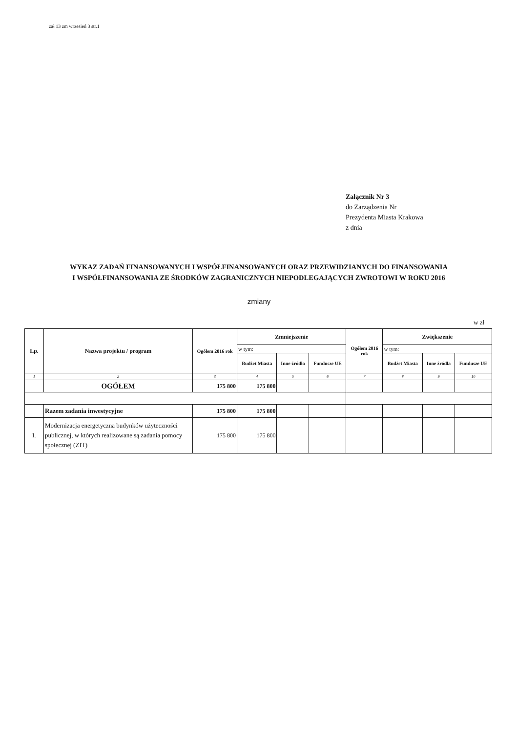zał 13 zm wrzesień 3 str.1
Załącznik Nr 3
do Zarządzenia Nr
Prezydenta Miasta Krakowa
z dnia
WYKAZ ZADAŃ FINANSOWANYCH I WSPÓŁFINANSOWANYCH ORAZ PRZEWIDZIANYCH DO FINANSOWANIA
I WSPÓŁFINANSOWANIA ZE ŚRODKÓW ZAGRANICZNYCH NIEPODLEGAJĄCYCH ZWROTOWI W ROKU 2016
zmiany
w zł
| Lp. | Nazwa projektu / program | Ogółem 2016 rok | Zmniejszenie | | | Ogółem 2016 rok | Zwiększenie | | |
| --- | --- | --- | --- | --- | --- | --- | --- | --- | --- |
| | | | w tym: | | | | w tym: | | |
| | | | Budżet Miasta | Inne źródła | Fundusze UE | | Budżet Miasta | Inne źródła | Fundusze UE |
| 1 | 2 | 3 | 4 | 5 | 6 | 7 | 8 | 9 | 10 |
| | OGÓŁEM | 175 800 | 175 800 | | | | | | |
| | Razem zadania inwestycyjne | 175 800 | 175 800 | | | | | | |
| 1. | Modernizacja energetyczna budynków użyteczności publicznej, w których realizowane są zadania pomocy społecznej (ZIT) | 175 800 | 175 800 | | | | | | |